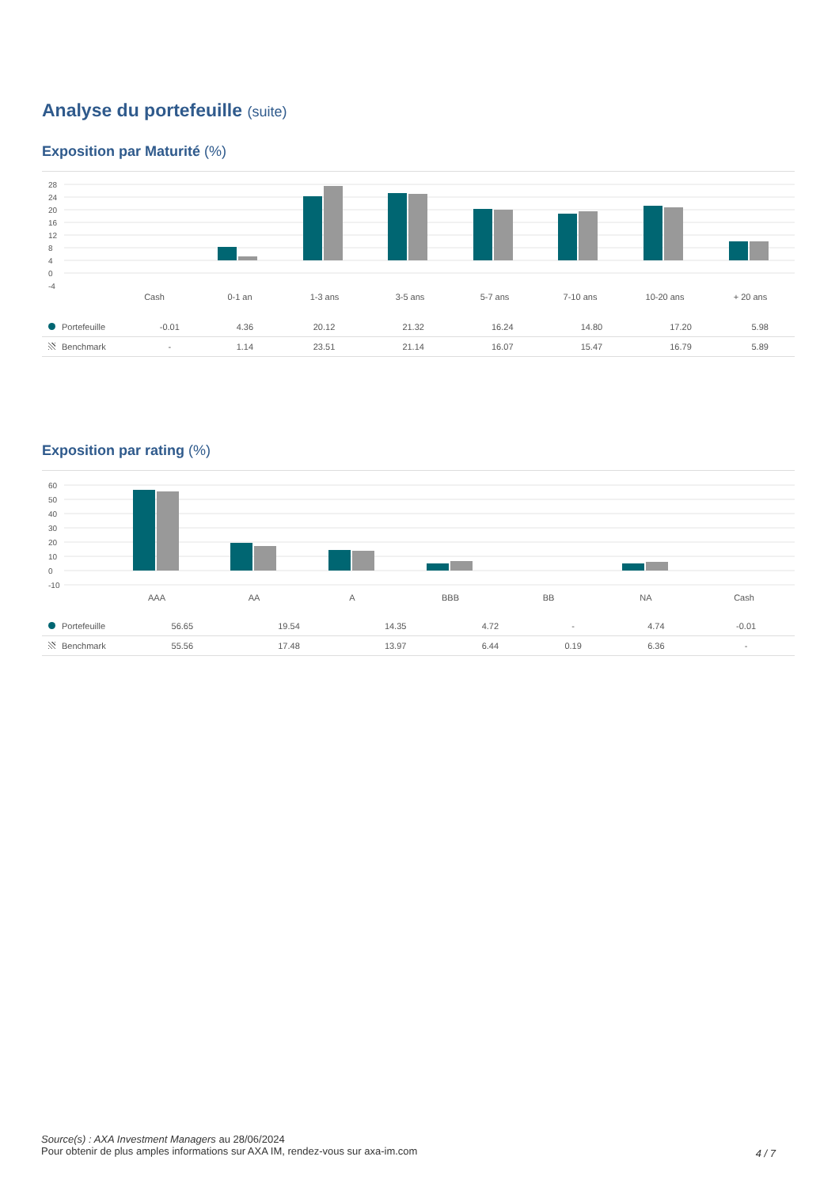Analyse du portefeuille (suite)
Exposition par Maturité (%)
28
24
20
16
12
8
4
0
-4
Cash
0-1 an
1-3 ans
3-5 ans
5-7 ans
7-10 ans
10-20 ans
+ 20 ans
| Portefeuille | -0.01 | 4.36 | 20.12 | 21.32 | 16.24 | 14.80 | 17.20 | 5.98 |
| Benchmark | - | 1.14 | 23.51 | 21.14 | 16.07 | 15.47 | 16.79 | 5.89 |
Exposition par rating (%)
60
50
40
30
20
10
0
-10
AAA
AA
A
BBB
BB
NA
Cash
| Portefeuille | 56.65 | 19.54 | 14.35 | 4.72 | - | 4.74 | -0.01 |
| Benchmark | 55.56 | 17.48 | 13.97 | 6.44 | 0.19 | 6.36 | - |
Source(s) : AXA Investment Managers au 28/06/2024
Pour obtenir de plus amples informations sur AXA IM, rendez-vous sur axa-im.com
4 / 7